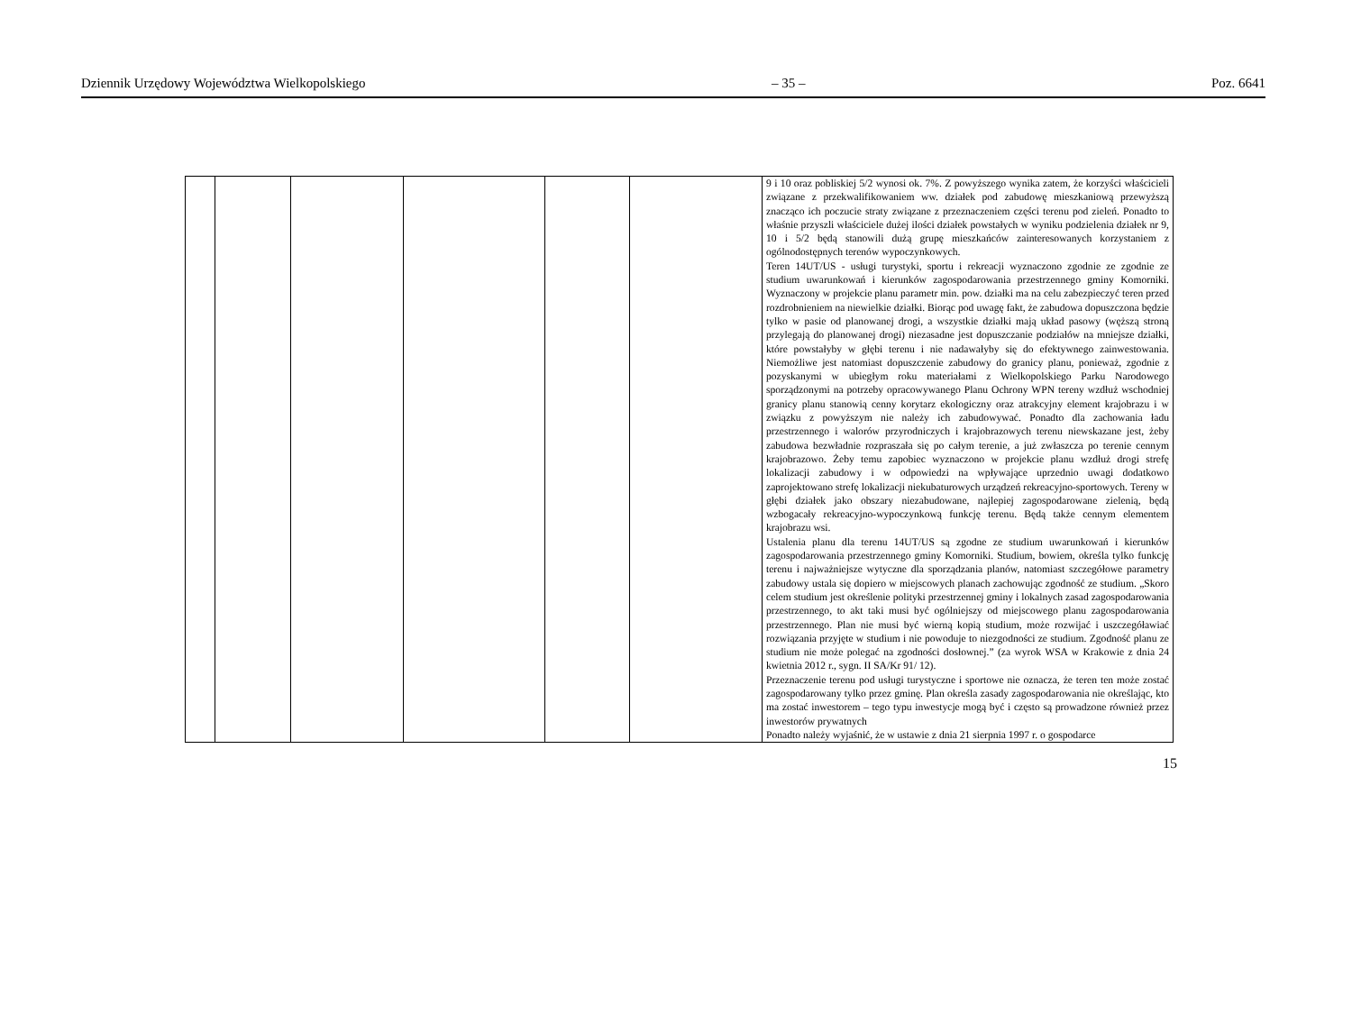Dziennik Urzędowy Województwa Wielkopolskiego – 35 – Poz. 6641
| | | | | | | 9 i 10 oraz pobliskiej 5/2 wynosi ok. 7%. Z powyższego wynika zatem, że korzyści właścicieli związane z przekwalifikowaniem ww. działek pod zabudowę mieszkaniową przewyższą znacząco ich poczucie straty związane z przeznaczeniem części terenu pod zieleń. Ponadto to właśnie przyszli właściciele dużej ilości działek powstałych w wyniku podzielenia działek nr 9, 10 i 5/2 będą stanowili dużą grupę mieszkańców zainteresowanych korzystaniem z ogólnodostępnych terenów wypoczynkowych. Teren 14UT/US - usługi turystyki, sportu i rekreacji wyznaczono zgodnie ze zgodnie ze studium uwarunkowań i kierunków zagospodarowania przestrzennego gminy Komorniki. Wyznaczony w projekcie planu parametr min. pow. działki ma na celu zabezpieczyć teren przed rozdrobnieniem na niewielkie działki. Biorąc pod uwagę fakt, że zabudowa dopuszczona będzie tylko w pasie od planowanej drogi, a wszystkie działki mają układ pasowy (węższą stroną przylegają do planowanej drogi) niezasadne jest dopuszczanie podziałów na mniejsze działki, które powstałyby w głębi terenu i nie nadawałyby się do efektywnego zainwestowania. Niemożliwe jest natomiast dopuszczenie zabudowy do granicy planu, ponieważ, zgodnie z pozyskanymi w ubiegłym roku materiałami z Wielkopolskiego Parku Narodowego sporządzonymi na potrzeby opracowywanego Planu Ochrony WPN tereny wzdłuż wschodniej granicy planu stanowią cenny korytarz ekologiczny oraz atrakcyjny element krajobrazu i w związku z powyższym nie należy ich zabudowywać. Ponadto dla zachowania ładu przestrzennego i walorów przyrodniczych i krajobrazowych terenu niewskazane jest, żeby zabudowa bezwładnie rozpraszała się po całym terenie, a już zwłaszcza po terenie cennym krajobrazowo. Żeby temu zapobiec wyznaczono w projekcie planu wzdłuż drogi strefę lokalizacji zabudowy i w odpowiedzi na wpływające uprzednio uwagi dodatkowo zaprojektowano strefę lokalizacji niekubaturowych urządzeń rekreacyjno-sportowych. Tereny w głębi działek jako obszary niezabudowane, najlepiej zagospodarowane zielenią, będą wzbogacały rekreacyjno-wypoczynkową funkcję terenu. Będą także cennym elementem krajobrazu wsi. Ustalenia planu dla terenu 14UT/US są zgodne ze studium uwarunkowań i kierunków zagospodarowania przestrzennego gminy Komorniki. Studium, bowiem, określa tylko funkcję terenu i najważniejsze wytyczne dla sporządzania planów, natomiast szczegółowe parametry zabudowy ustala się dopiero w miejscowych planach zachowując zgodność ze studium. „Skoro celem studium jest określenie polityki przestrzennej gminy i lokalnych zasad zagospodarowania przestrzennego, to akt taki musi być ogólniejszy od miejscowego planu zagospodarowania przestrzennego. Plan nie musi być wierną kopią studium, może rozwijać i uszczegóławiać rozwiązania przyjęte w studium i nie powoduje to niezgodności ze studium. Zgodność planu ze studium nie może polegać na zgodności dosłownej.” (za wyrok WSA w Krakowie z dnia 24 kwietnia 2012 r., sygn. II SA/Kr 91/ 12). Przeznaczenie terenu pod usługi turystyczne i sportowe nie oznacza, że teren ten może zostać zagospodarowany tylko przez gminę. Plan określa zasady zagospodarowania nie określając, kto ma zostać inwestorem – tego typu inwestycje mogą być i często są prowadzone również przez inwestorów prywatnych Ponadto należy wyjaśnić, że w ustawie z dnia 21 sierpnia 1997 r. o gospodarce |
15